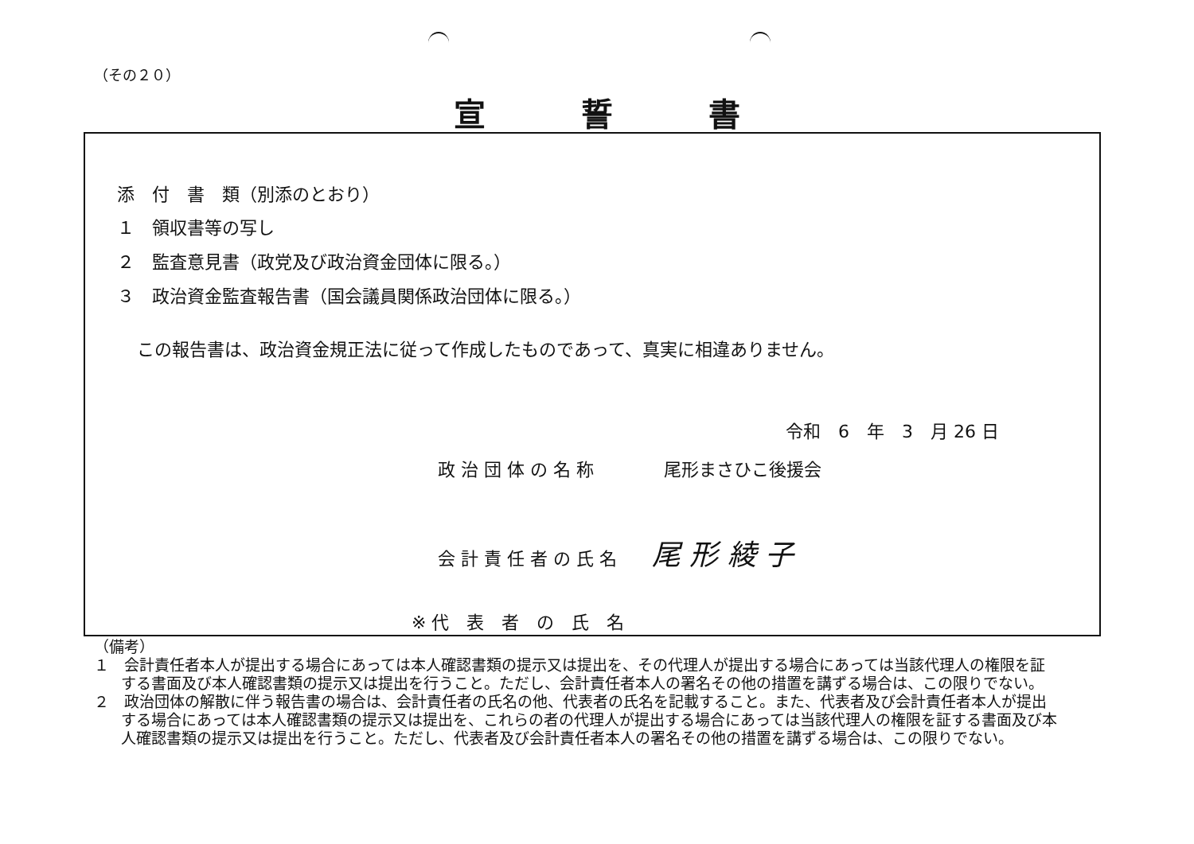（その２０）
宣誓書
添　付　書　類（別添のとおり）
１　領収書等の写し
２　監査意見書（政党及び政治資金団体に限る。）
３　政治資金監査報告書（国会議員関係政治団体に限る。）
この報告書は、政治資金規正法に従って作成したものであって、真実に相違ありません。
令和　6　年　3　月 26 日
政 治 団 体 の 名 称　　　　尾形まさひこ後援会
会 計 責 任 者 の 氏 名　　尾 形 綾 子
※ 代　表　者　の　氏　名
（備考）
１　会計責任者本人が提出する場合にあっては本人確認書類の提示又は提出を、その代理人が提出する場合にあっては当該代理人の権限を証する書面及び本人確認書類の提示又は提出を行うこと。ただし、会計責任者本人の署名その他の措置を講ずる場合は、この限りでない。
２　政治団体の解散に伴う報告書の場合は、会計責任者の氏名の他、代表者の氏名を記載すること。また、代表者及び会計責任者本人が提出する場合にあっては本人確認書類の提示又は提出を、これらの者の代理人が提出する場合にあっては当該代理人の権限を証する書面及び本人確認書類の提示又は提出を行うこと。ただし、代表者及び会計責任者本人の署名その他の措置を講ずる場合は、この限りでない。